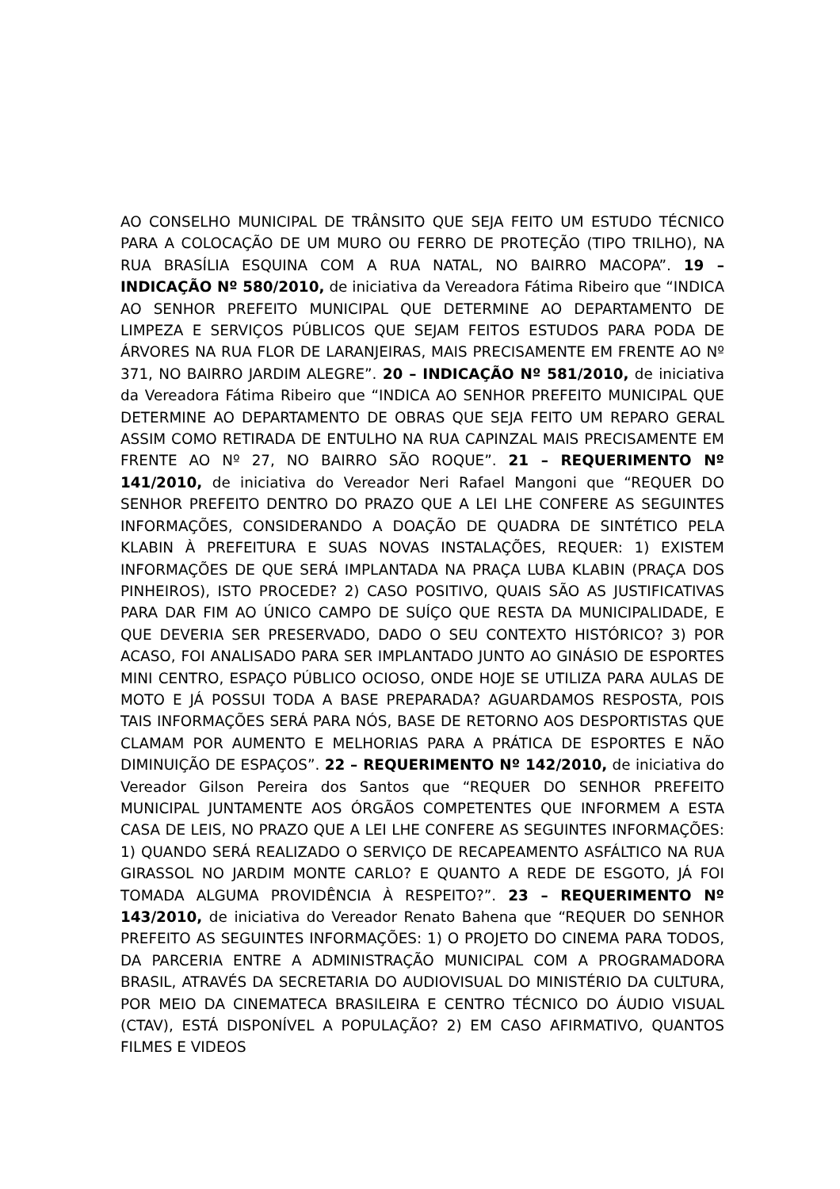AO CONSELHO MUNICIPAL DE TRÂNSITO QUE SEJA FEITO UM ESTUDO TÉCNICO PARA A COLOCAÇÃO DE UM MURO OU FERRO DE PROTEÇÃO (TIPO TRILHO), NA RUA BRASÍLIA ESQUINA COM A RUA NATAL, NO BAIRRO MACOPA”. 19 – INDICAÇÃO Nº 580/2010, de iniciativa da Vereadora Fátima Ribeiro que “INDICA AO SENHOR PREFEITO MUNICIPAL QUE DETERMINE AO DEPARTAMENTO DE LIMPEZA E SERVIÇOS PÚBLICOS QUE SEJAM FEITOS ESTUDOS PARA PODA DE ÁRVORES NA RUA FLOR DE LARANJEIRAS, MAIS PRECISAMENTE EM FRENTE AO Nº 371, NO BAIRRO JARDIM ALEGRE”. 20 – INDICAÇÃO Nº 581/2010, de iniciativa da Vereadora Fátima Ribeiro que “INDICA AO SENHOR PREFEITO MUNICIPAL QUE DETERMINE AO DEPARTAMENTO DE OBRAS QUE SEJA FEITO UM REPARO GERAL ASSIM COMO RETIRADA DE ENTULHO NA RUA CAPINZAL MAIS PRECISAMENTE EM FRENTE AO Nº 27, NO BAIRRO SÃO ROQUE”. 21 – REQUERIMENTO Nº 141/2010, de iniciativa do Vereador Neri Rafael Mangoni que “REQUER DO SENHOR PREFEITO DENTRO DO PRAZO QUE A LEI LHE CONFERE AS SEGUINTES INFORMAÇÕES, CONSIDERANDO A DOAÇÃO DE QUADRA DE SINTÉTICO PELA KLABIN À PREFEITURA E SUAS NOVAS INSTALAÇÕES, REQUER: 1) EXISTEM INFORMAÇÕES DE QUE SERÁ IMPLANTADA NA PRAÇA LUBA KLABIN (PRAÇA DOS PINHEIROS), ISTO PROCEDE? 2) CASO POSITIVO, QUAIS SÃO AS JUSTIFICATIVAS PARA DAR FIM AO ÚNICO CAMPO DE SUÍÇO QUE RESTA DA MUNICIPALIDADE, E QUE DEVERIA SER PRESERVADO, DADO O SEU CONTEXTO HISTÓRICO? 3) POR ACASO, FOI ANALISADO PARA SER IMPLANTADO JUNTO AO GINÁSIO DE ESPORTES MINI CENTRO, ESPAÇO PÚBLICO OCIOSO, ONDE HOJE SE UTILIZA PARA AULAS DE MOTO E JÁ POSSUI TODA A BASE PREPARADA? AGUARDAMOS RESPOSTA, POIS TAIS INFORMAÇÕES SERÁ PARA NÓS, BASE DE RETORNO AOS DESPORTISTAS QUE CLAMAM POR AUMENTO E MELHORIAS PARA A PRÁTICA DE ESPORTES E NÃO DIMINUIÇÃO DE ESPAÇOS”. 22 – REQUERIMENTO Nº 142/2010, de iniciativa do Vereador Gilson Pereira dos Santos que “REQUER DO SENHOR PREFEITO MUNICIPAL JUNTAMENTE AOS ÓRGÃOS COMPETENTES QUE INFORMEM A ESTA CASA DE LEIS, NO PRAZO QUE A LEI LHE CONFERE AS SEGUINTES INFORMAÇÕES: 1) QUANDO SERÁ REALIZADO O SERVIÇO DE RECAPEAMENTO ASFÁLTICO NA RUA GIRASSOL NO JARDIM MONTE CARLO? E QUANTO A REDE DE ESGOTO, JÁ FOI TOMADA ALGUMA PROVIDÊNCIA À RESPEITO?”. 23 – REQUERIMENTO Nº 143/2010, de iniciativa do Vereador Renato Bahena que “REQUER DO SENHOR PREFEITO AS SEGUINTES INFORMAÇÕES: 1) O PROJETO DO CINEMA PARA TODOS, DA PARCERIA ENTRE A ADMINISTRAÇÃO MUNICIPAL COM A PROGRAMADORA BRASIL, ATRAVÉS DA SECRETARIA DO AUDIOVISUAL DO MINISTÉRIO DA CULTURA, POR MEIO DA CINEMATECA BRASILEIRA E CENTRO TÉCNICO DO ÁUDIO VISUAL (CTAV), ESTÁ DISPONÍVEL A POPULAÇÃO? 2) EM CASO AFIRMATIVO, QUANTOS FILMES E VIDEOS